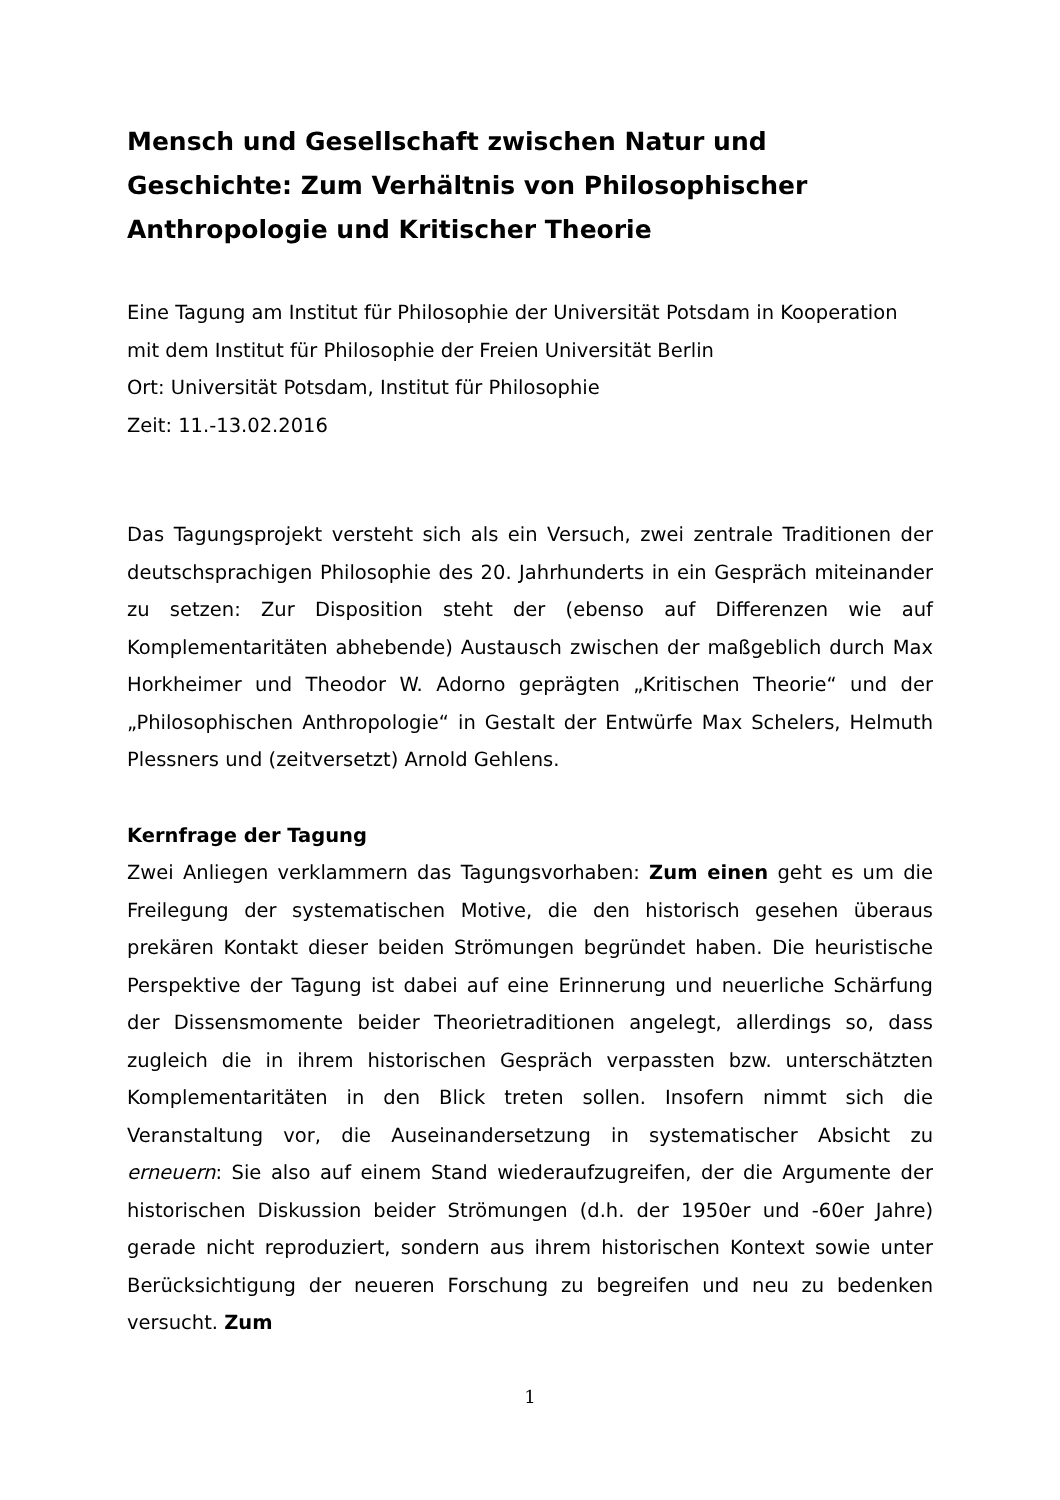Mensch und Gesellschaft zwischen Natur und Geschichte: Zum Verhältnis von Philosophischer Anthropologie und Kritischer Theorie
Eine Tagung am Institut für Philosophie der Universität Potsdam in Kooperation mit dem Institut für Philosophie der Freien Universität Berlin
Ort: Universität Potsdam, Institut für Philosophie
Zeit: 11.-13.02.2016
Das Tagungsprojekt versteht sich als ein Versuch, zwei zentrale Traditionen der deutschsprachigen Philosophie des 20. Jahrhunderts in ein Gespräch miteinander zu setzen: Zur Disposition steht der (ebenso auf Differenzen wie auf Komplementaritäten abhebende) Austausch zwischen der maßgeblich durch Max Horkheimer und Theodor W. Adorno geprägten „Kritischen Theorie“ und der „Philosophischen Anthropologie“ in Gestalt der Entwürfe Max Schelers, Helmuth Plessners und (zeitversetzt) Arnold Gehlens.
Kernfrage der Tagung
Zwei Anliegen verklammern das Tagungsvorhaben: Zum einen geht es um die Freilegung der systematischen Motive, die den historisch gesehen überaus prekären Kontakt dieser beiden Strömungen begründet haben. Die heuristische Perspektive der Tagung ist dabei auf eine Erinnerung und neuerliche Schärfung der Dissensmomente beider Theorietraditionen angelegt, allerdings so, dass zugleich die in ihrem historischen Gespräch verpassten bzw. unterschätzten Komplementaritäten in den Blick treten sollen. Insofern nimmt sich die Veranstaltung vor, die Auseinandersetzung in systematischer Absicht zu erneuern: Sie also auf einem Stand wiederaufzugreifen, der die Argumente der historischen Diskussion beider Strömungen (d.h. der 1950er und -60er Jahre) gerade nicht reproduziert, sondern aus ihrem historischen Kontext sowie unter Berücksichtigung der neueren Forschung zu begreifen und neu zu bedenken versucht. Zum
1